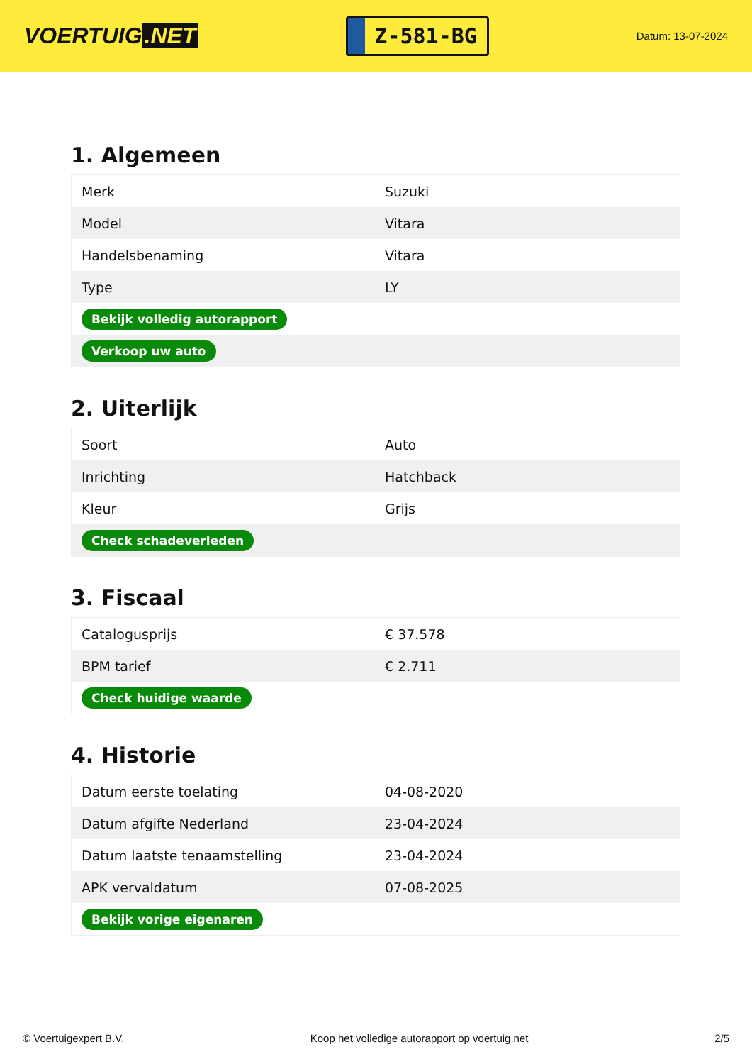VOERTUIG.NET
Z-581-BG
Datum: 13-07-2024
1. Algemeen
| Merk | Suzuki |
| Model | Vitara |
| Handelsbenaming | Vitara |
| Type | LY |
| Bekijk volledig autorapport | |
| Verkoop uw auto | |
2. Uiterlijk
| Soort | Auto |
| Inrichting | Hatchback |
| Kleur | Grijs |
| Check schadeverleden | |
3. Fiscaal
| Catalogusprijs | € 37.578 |
| BPM tarief | € 2.711 |
| Check huidige waarde | |
4. Historie
| Datum eerste toelating | 04-08-2020 |
| Datum afgifte Nederland | 23-04-2024 |
| Datum laatste tenaamstelling | 23-04-2024 |
| APK vervaldatum | 07-08-2025 |
| Bekijk vorige eigenaren | |
© Voertuigexpert B.V. Koop het volledige autorapport op voertuig.net 2/5